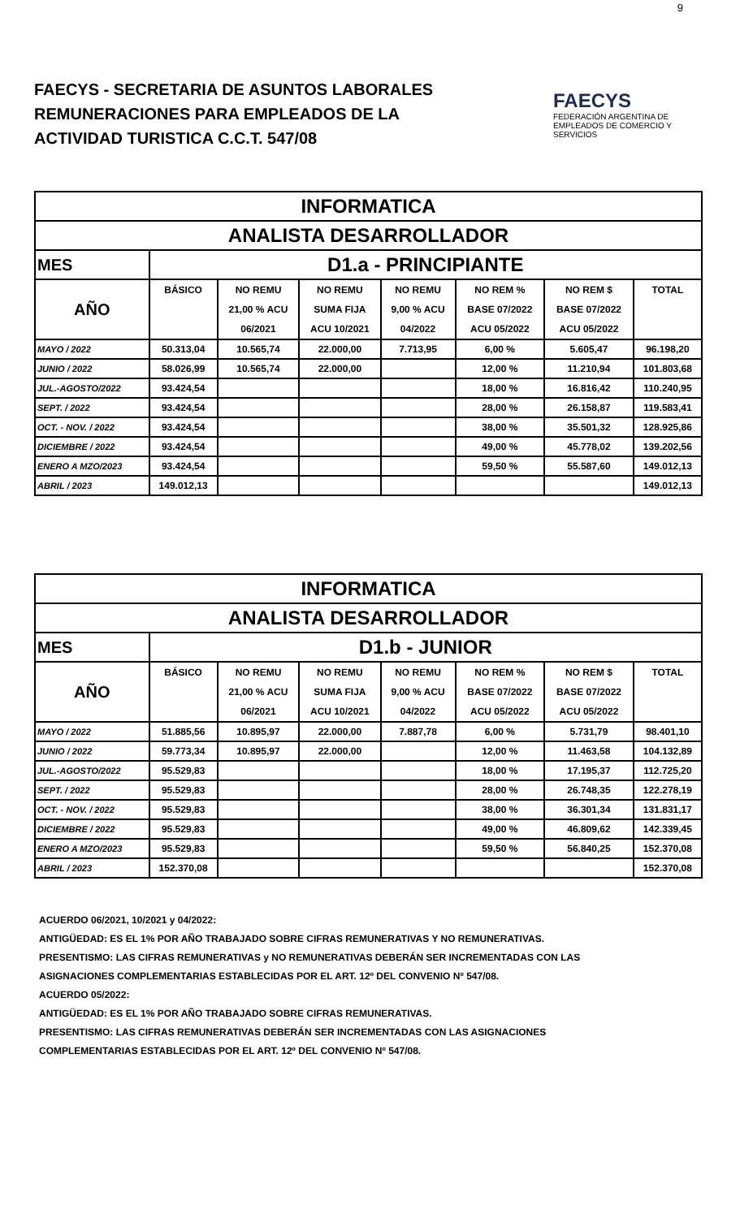9
FAECYS - SECRETARIA DE ASUNTOS LABORALES
REMUNERACIONES PARA EMPLEADOS DE LA
ACTIVIDAD TURISTICA C.C.T. 547/08
FAECYS
FEDERACIÓN ARGENTINA DE EMPLEADOS DE COMERCIO Y SERVICIOS
| INFORMATICA | | | | | | | |
| ANALISTA DESARROLLADOR | | | | | | | |
| MES | D1.a - PRINCIPIANTE | | | | | | |
| AÑO | BÁSICO | NO REMU | NO REMU | NO REMU | NO REM % | NO REM $ | TOTAL |
| | | 21,00 % ACU | SUMA FIJA | 9,00 % ACU | BASE 07/2022 | BASE 07/2022 | |
| | | 06/2021 | ACU 10/2021 | 04/2022 | ACU 05/2022 | ACU 05/2022 | |
| MAYO / 2022 | 50.313,04 | 10.565,74 | 22.000,00 | 7.713,95 | 6,00 % | 5.605,47 | 96.198,20 |
| JUNIO / 2022 | 58.026,99 | 10.565,74 | 22.000,00 | | 12,00 % | 11.210,94 | 101.803,68 |
| JUL.-AGOSTO/2022 | 93.424,54 | | | | 18,00 % | 16.816,42 | 110.240,95 |
| SEPT. / 2022 | 93.424,54 | | | | 28,00 % | 26.158,87 | 119.583,41 |
| OCT. - NOV. / 2022 | 93.424,54 | | | | 38,00 % | 35.501,32 | 128.925,86 |
| DICIEMBRE / 2022 | 93.424,54 | | | | 49,00 % | 45.778,02 | 139.202,56 |
| ENERO A MZO/2023 | 93.424,54 | | | | 59,50 % | 55.587,60 | 149.012,13 |
| ABRIL / 2023 | 149.012,13 | | | | | | 149.012,13 |
| INFORMATICA | | | | | | | |
| ANALISTA DESARROLLADOR | | | | | | | |
| MES | D1.b - JUNIOR | | | | | | |
| AÑO | BÁSICO | NO REMU | NO REMU | NO REMU | NO REM % | NO REM $ | TOTAL |
| | | 21,00 % ACU | SUMA FIJA | 9,00 % ACU | BASE 07/2022 | BASE 07/2022 | |
| | | 06/2021 | ACU 10/2021 | 04/2022 | ACU 05/2022 | ACU 05/2022 | |
| MAYO / 2022 | 51.885,56 | 10.895,97 | 22.000,00 | 7.887,78 | 6,00 % | 5.731,79 | 98.401,10 |
| JUNIO / 2022 | 59.773,34 | 10.895,97 | 22.000,00 | | 12,00 % | 11.463,58 | 104.132,89 |
| JUL.-AGOSTO/2022 | 95.529,83 | | | | 18,00 % | 17.195,37 | 112.725,20 |
| SEPT. / 2022 | 95.529,83 | | | | 28,00 % | 26.748,35 | 122.278,19 |
| OCT. - NOV. / 2022 | 95.529,83 | | | | 38,00 % | 36.301,34 | 131.831,17 |
| DICIEMBRE / 2022 | 95.529,83 | | | | 49,00 % | 46.809,62 | 142.339,45 |
| ENERO A MZO/2023 | 95.529,83 | | | | 59,50 % | 56.840,25 | 152.370,08 |
| ABRIL / 2023 | 152.370,08 | | | | | | 152.370,08 |
ACUERDO 06/2021, 10/2021 y 04/2022:
ANTIGÜEDAD: ES EL 1% POR AÑO TRABAJADO SOBRE CIFRAS REMUNERATIVAS Y NO REMUNERATIVAS.
PRESENTISMO: LAS CIFRAS REMUNERATIVAS y NO REMUNERATIVAS DEBERÁN SER INCREMENTADAS CON LAS
ASIGNACIONES COMPLEMENTARIAS ESTABLECIDAS POR EL ART. 12º DEL CONVENIO Nº 547/08.
ACUERDO 05/2022:
ANTIGÜEDAD: ES EL 1% POR AÑO TRABAJADO SOBRE CIFRAS REMUNERATIVAS.
PRESENTISMO: LAS CIFRAS REMUNERATIVAS DEBERÁN SER INCREMENTADAS CON LAS ASIGNACIONES
COMPLEMENTARIAS ESTABLECIDAS POR EL ART. 12º DEL CONVENIO Nº 547/08.